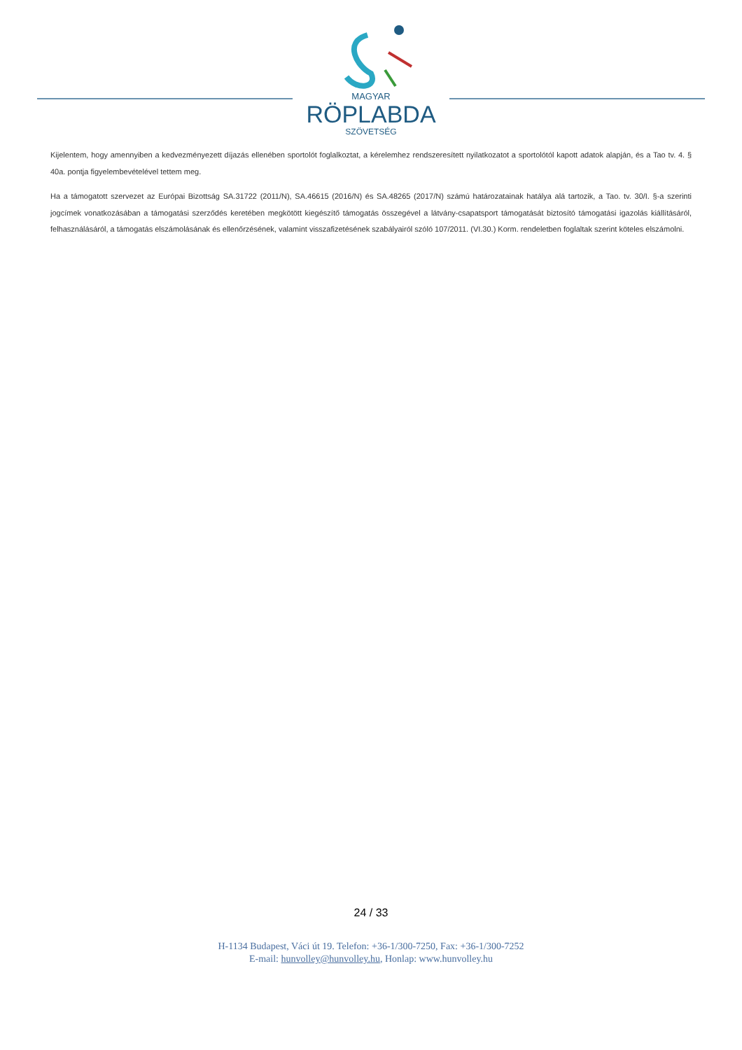MAGYAR
RÖPLABDA
SZÖVETSÉG
Kijelentem, hogy amennyiben a kedvezményezett díjazás ellenében sportolót foglalkoztat, a kérelemhez rendszeresített nyilatkozatot a sportolótól kapott adatok alapján, és a Tao tv. 4. § 40a. pontja figyelembevételével tettem meg.
Ha a támogatott szervezet az Európai Bizottság SA.31722 (2011/N), SA.46615 (2016/N) és SA.48265 (2017/N) számú határozatainak hatálya alá tartozik, a Tao. tv. 30/I. §-a szerinti jogcímek vonatkozásában a támogatási szerződés keretében megkötött kiegészítő támogatás összegével a látvány-csapatsport támogatását biztosító támogatási igazolás kiállításáról, felhasználásáról, a támogatás elszámolásának és ellenőrzésének, valamint visszafizetésének szabályairól szóló 107/2011. (VI.30.) Korm. rendeletben foglaltak szerint köteles elszámolni.
24 / 33
H-1134 Budapest, Váci út 19. Telefon: +36-1/300-7250, Fax: +36-1/300-7252
E-mail: hunvolley@hunvolley.hu, Honlap: www.hunvolley.hu